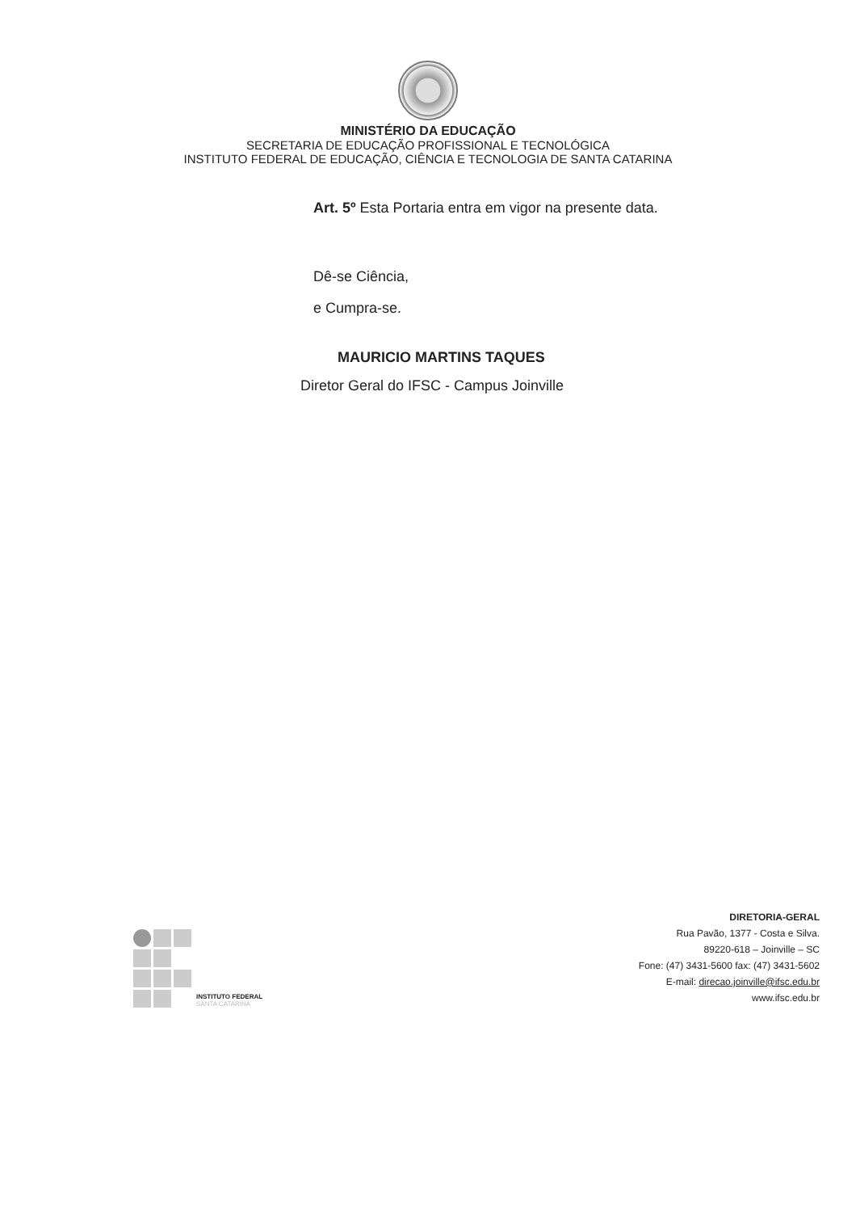MINISTÉRIO DA EDUCAÇÃO
SECRETARIA DE EDUCAÇÃO PROFISSIONAL E TECNOLÓGICA
INSTITUTO FEDERAL DE EDUCAÇÃO, CIÊNCIA E TECNOLOGIA DE SANTA CATARINA
Art. 5º Esta Portaria entra em vigor na presente data.
Dê-se Ciência,
e Cumpra-se.
MAURICIO MARTINS TAQUES
Diretor Geral do IFSC - Campus Joinville
INSTITUTO FEDERAL
SANTA CATARINA
DIRETORIA-GERAL
Rua Pavão, 1377 - Costa e Silva.
89220-618 – Joinville – SC
Fone: (47) 3431-5600 fax: (47) 3431-5602
E-mail: direcao.joinville@ifsc.edu.br
www.ifsc.edu.br